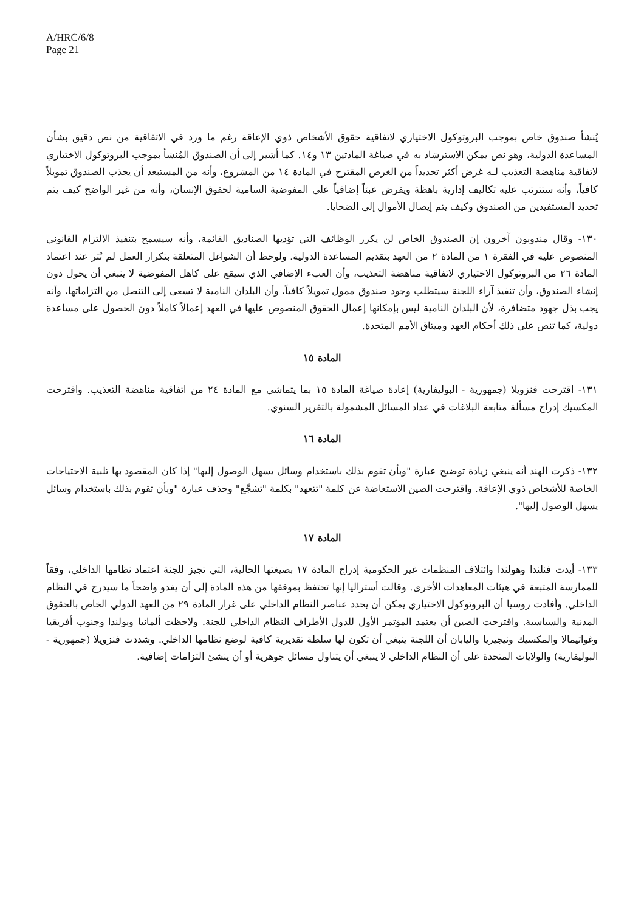A/HRC/6/8
Page 21
يُنشأ صندوق خاص بموجب البروتوكول الاختياري لاتفاقية حقوق الأشخاص ذوي الإعاقة رغم ما ورد في الاتفاقية من نص دقيق بشأن المساعدة الدولية، وهو نص يمكن الاسترشاد به في صياغة المادتين ١٣ و١٤. كما أشير إلى أن الصندوق المُنشأ بموجب البروتوكول الاختياري لاتفاقية مناهضة التعذيب لـه غرض أكثر تحديداً من الغرض المقترح في المادة ١٤ من المشروع، وأنه من المستبعد أن يجذب الصندوق تمويلاً كافياً، وأنه ستترتب عليه تكاليف إدارية باهظة ويفرض عبئاً إضافياً على المفوضية السامية لحقوق الإنسان، وأنه من غير الواضح كيف يتم تحديد المستفيدين من الصندوق وكيف يتم إيصال الأموال إلى الضحايا.
١٣٠- وقال مندوبون آخرون إن الصندوق الخاص لن يكرر الوظائف التي تؤديها الصناديق القائمة، وأنه سيسمح بتنفيذ الالتزام القانوني المنصوص عليه في الفقرة ١ من المادة ٢ من العهد بتقديم المساعدة الدولية. ولوحظ أن الشواغل المتعلقة بتكرار العمل لم تُثر عند اعتماد المادة ٢٦ من البروتوكول الاختياري لاتفاقية مناهضة التعذيب، وأن العبء الإضافي الذي سيقع على كاهل المفوضية لا ينبغي أن يحول دون إنشاء الصندوق، وأن تنفيذ آراء اللجنة سيتطلب وجود صندوق ممول تمويلاً كافياً، وأن البلدان النامية لا تسعى إلى التنصل من التزاماتها، وأنه يجب بذل جهود متضافرة، لأن البلدان النامية ليس بإمكانها إعمال الحقوق المنصوص عليها في العهد إعمالاً كاملاً دون الحصول على مساعدة دولية، كما تنص على ذلك أحكام العهد وميثاق الأمم المتحدة.
المادة ١٥
١٣١- اقترحت فنزويلا (جمهورية - البوليفارية) إعادة صياغة المادة ١٥ بما يتماشى مع المادة ٢٤ من اتفاقية مناهضة التعذيب. واقترحت المكسيك إدراج مسألة متابعة البلاغات في عداد المسائل المشمولة بالتقرير السنوي.
المادة ١٦
١٣٢- ذكرت الهند أنه ينبغي زيادة توضيح عبارة "وبأن تقوم بذلك باستخدام وسائل يسهل الوصول إليها" إذا كان المقصود بها تلبية الاحتياجات الخاصة للأشخاص ذوي الإعاقة. واقترحت الصين الاستعاضة عن كلمة "تتعهد" بكلمة "تشجِّع" وحذف عبارة "وبأن تقوم بذلك باستخدام وسائل يسهل الوصول إليها".
المادة ١٧
١٣٣- أيدت فنلندا وهولندا وائتلاف المنظمات غير الحكومية إدراج المادة ١٧ بصيغتها الحالية، التي تجيز للجنة اعتماد نظامها الداخلي، وفقاً للممارسة المتبعة في هيئات المعاهدات الأخرى. وقالت أستراليا إنها تحتفظ بموقفها من هذه المادة إلى أن يغدو واضحاً ما سيدرج في النظام الداخلي. وأفادت روسيا أن البروتوكول الاختياري يمكن أن يحدد عناصر النظام الداخلي على غرار المادة ٢٩ من العهد الدولي الخاص بالحقوق المدنية والسياسية. واقترحت الصين أن يعتمد المؤتمر الأول للدول الأطراف النظام الداخلي للجنة. ولاحظت ألمانيا وبولندا وجنوب أفريقيا وغواتيمالا والمكسيك ونيجيريا واليابان أن اللجنة ينبغي أن تكون لها سلطة تقديرية كافية لوضع نظامها الداخلي. وشددت فنزويلا (جمهورية - البوليفارية) والولايات المتحدة على أن النظام الداخلي لا ينبغي أن يتناول مسائل جوهرية أو أن ينشئ التزامات إضافية.